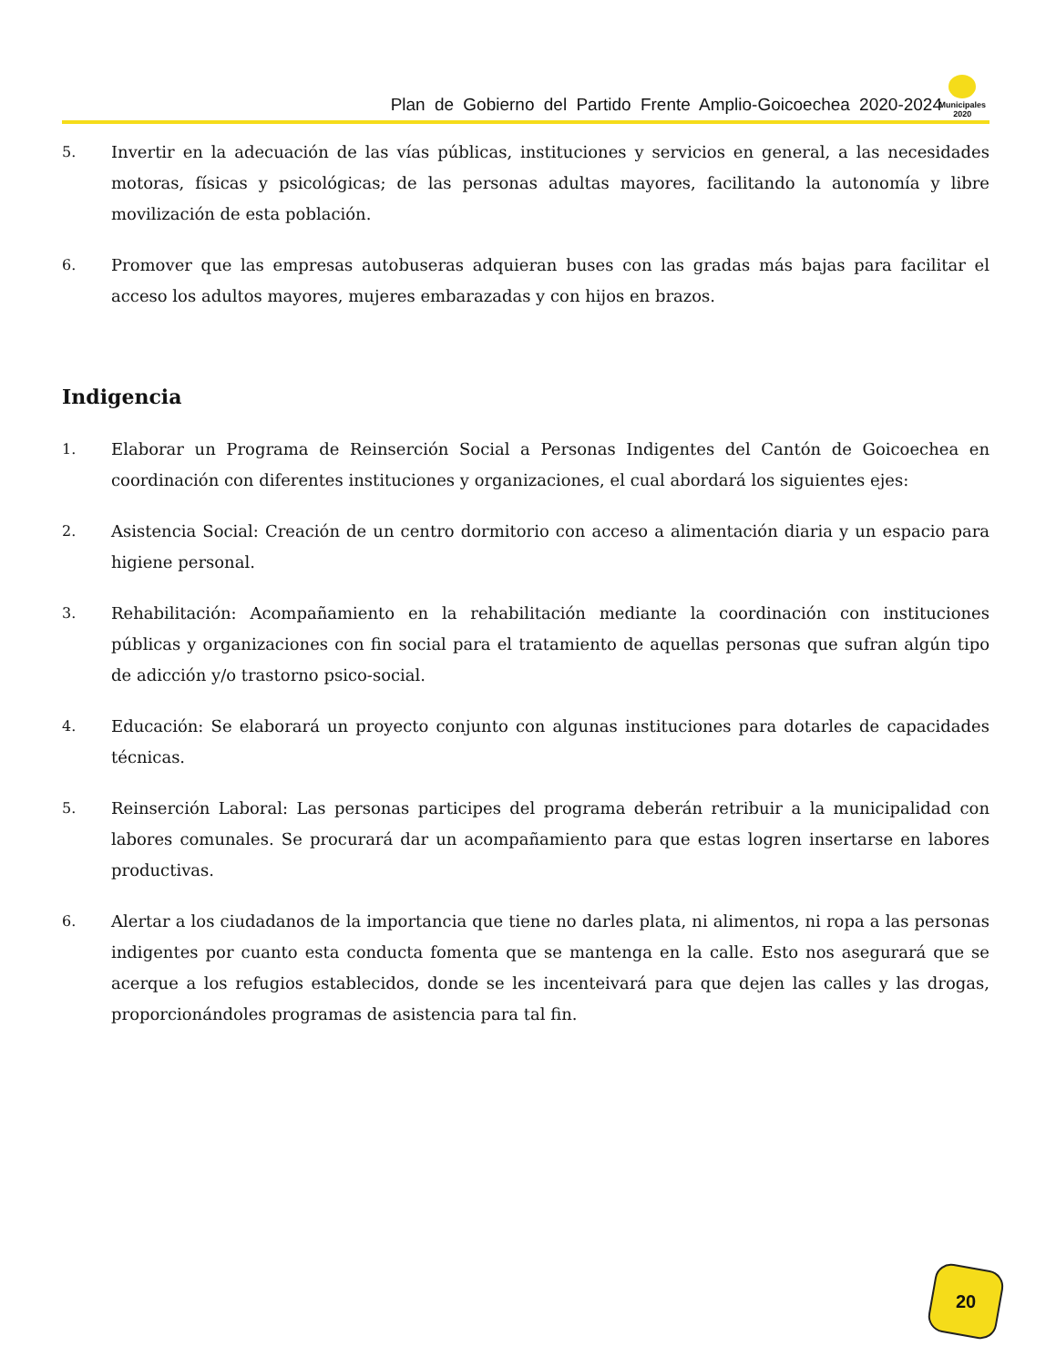Plan de Gobierno del Partido Frente Amplio-Goicoechea 2020-2024
Municipales
2020
5. Invertir en la adecuación de las vías públicas, instituciones y servicios en general, a las necesidades motoras, físicas y psicológicas; de las personas adultas mayores, facilitando la autonomía y libre movilización de esta población.
6. Promover que las empresas autobuseras adquieran buses con las gradas más bajas para facilitar el acceso los adultos mayores, mujeres embarazadas y con hijos en brazos.
Indigencia
1. Elaborar un Programa de Reinserción Social a Personas Indigentes del Cantón de Goicoechea en coordinación con diferentes instituciones y organizaciones, el cual abordará los siguientes ejes:
2. Asistencia Social: Creación de un centro dormitorio con acceso a alimentación diaria y un espacio para higiene personal.
3. Rehabilitación: Acompañamiento en la rehabilitación mediante la coordinación con instituciones públicas y organizaciones con fin social para el tratamiento de aquellas personas que sufran algún tipo de adicción y/o trastorno psico-social.
4. Educación: Se elaborará un proyecto conjunto con algunas instituciones para dotarles de capacidades técnicas.
5. Reinserción Laboral: Las personas participes del programa deberán retribuir a la municipalidad con labores comunales. Se procurará dar un acompañamiento para que estas logren insertarse en labores productivas.
6. Alertar a los ciudadanos de la importancia que tiene no darles plata, ni alimentos, ni ropa a las personas indigentes por cuanto esta conducta fomenta que se mantenga en la calle. Esto nos asegurará que se acerque a los refugios establecidos, donde se les incenteivará para que dejen las calles y las drogas, proporcionándoles programas de asistencia para tal fin.
20